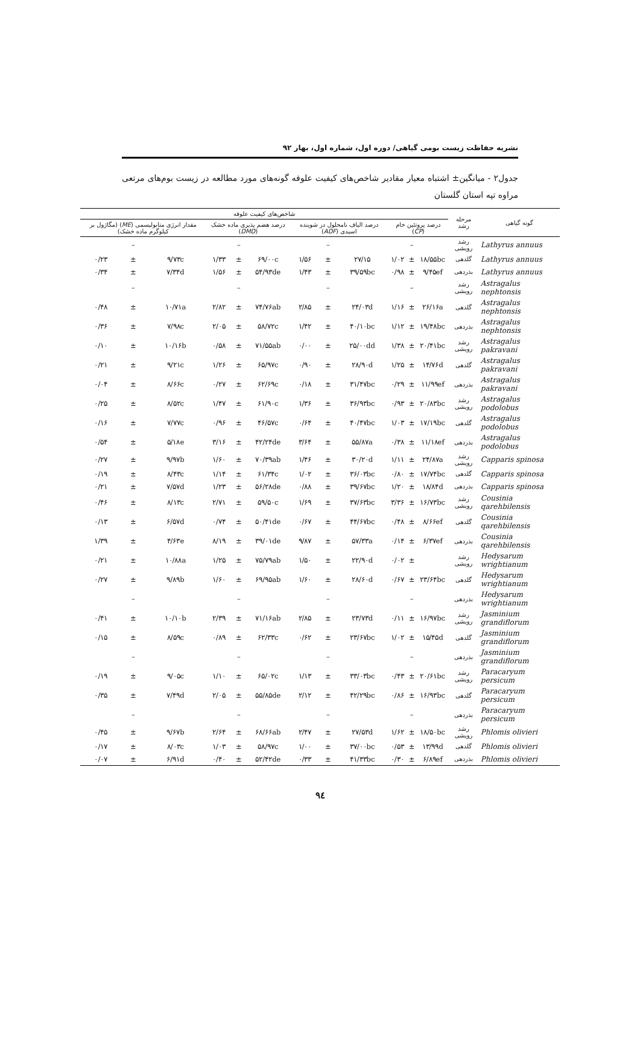نشریه حفاظت زیست بومی گیاهی/ دوره اول، شماره اول، بهار ۹۲
جدول۲ - میانگین± اشتباه معیار مقادیر شاخص‌های کیفیت علوفه گونه‌های مورد مطالعه در زیست بوم‌های مرتعی مراوه تپه استان گلستان
| گونه گیاهی | مرحله رشد | شاخص‌های کیفیت علوفه | | | | | | | | | | | |
| --- | --- | --- | --- | --- | --- | --- | --- | --- | --- | --- | --- | --- | --- |
| | | درصد پروتئین خام ( CP ) | | | درصد الیاف نامحلول در شوینده اسیدی ( ADF ) | | | درصد هضم پذیری ماده خشک ( DMD ) | | | مقدار انرژی متابولیسمی ( ME ) (مگاژول بر کیلوگرم ماده خشک) | | |
| Lathyrus annuus | رشد رویشی | | – | | | – | | | – | | | – | |
| Lathyrus annuus | گلدهی | ۱۸/۵۵bc | ± | ۱/۰۲ | ۲۷/۱۵ | ± | ۱/۵۶ | ۶۹/۰۰c | ± | ۱/۳۳ | ۹/۷۳c | ± | ۰/۲۳ |
| Lathyrus annuus | بذردهی | ۹/۴۵ef | ± | ۰/۹۸ | ۳۹/۵۹bc | ± | ۱/۴۳ | ۵۴/۹۳de | ± | ۱/۵۶ | ۷/۳۴d | ± | ۰/۳۴ |
| Astragalus nephtonsis | رشد رویشی | | – | | | – | | | – | | | – | |
| Astragalus nephtonsis | گلدهی | ۲۶/۱۶a | ± | ۱/۱۶ | ۲۴/۰۳d | ± | ۲/۸۵ | ۷۴/۷۶ab | ± | ۲/۸۲ | ۱۰/۷۱a | ± | ۰/۴۸ |
| Astragalus nephtonsis | بذردهی | ۱۹/۴۸bc | ± | ۱/۱۲ | ۴۰/۱۰bc | ± | ۱/۴۲ | ۵۸/۷۲c | ± | ۲/۰۵ | ۷/۹۸c | ± | ۰/۳۶ |
| Astragalus pakravani | رشد رویشی | ۲۰/۴۱bc | ± | ۱/۳۸ | ۲۵/۰۰dd | ± | ۰/۰۰ | ۷۱/۵۵ab | ± | ۰/۵۸ | ۱۰/۱۶b | ± | ۰/۱۰ |
| Astragalus pakravani | گلدهی | ۱۴/۷۶d | ± | ۱/۲۵ | ۲۸/۹۰d | ± | ۰/۹۰ | ۶۵/۹۷c | ± | ۱/۲۶ | ۹/۲۱c | ± | ۰/۲۱ |
| Astragalus pakravani | بذردهی | ۱۱/۹۹ef | ± | ۰/۲۹ | ۳۱/۴۷bc | ± | ۰/۱۸ | ۶۲/۶۹c | ± | ۰/۲۷ | ۸/۶۶c | ± | ۰/۰۴ |
| Astragalus podolobus | رشد رویشی | ۲۰/۸۳bc | ± | ۰/۹۳ | ۳۶/۹۳bc | ± | ۱/۳۶ | ۶۱/۹۰c | ± | ۱/۴۷ | ۸/۵۲c | ± | ۰/۲۵ |
| Astragalus podolobus | گلدهی | ۱۷/۱۹bc | ± | ۱/۰۳ | ۴۰/۴۷bc | ± | ۰/۶۴ | ۴۶/۵۷c | ± | ۰/۹۶ | ۷/۷۷c | ± | ۰/۱۶ |
| Astragalus podolobus | بذردهی | ۱۱/۱۸ef | ± | ۰/۳۸ | ۵۵/۸۷a | ± | ۳/۶۴ | ۴۲/۲۴de | ± | ۳/۱۶ | ۵/۱۸e | ± | ۰/۵۴ |
| Capparis spinosa | رشد رویشی | ۲۴/۸۷a | ± | ۱/۱۱ | ۳۰/۲۰d | ± | ۱/۴۶ | ۷۰/۳۹ab | ± | ۱/۶۰ | ۹/۹۷b | ± | ۰/۲۷ |
| Capparis spinosa | گلدهی | ۱۷/۷۴bc | ± | ۰/۸۰ | ۳۶/۰۳bc | ± | ۱/۰۲ | ۶۱/۳۴c | ± | ۱/۱۴ | ۸/۴۳c | ± | ۰/۱۹ |
| Capparis spinosa | بذردهی | ۱۸/۸۴d | ± | ۱/۲۰ | ۳۹/۶۷bc | ± | ۰/۸۸ | ۵۶/۲۸de | ± | ۱/۲۳ | ۷/۵۷d | ± | ۰/۲۱ |
| Cousinia qarehbilensis | رشد رویشی | ۱۶/۷۳bc | ± | ۳/۳۶ | ۳۷/۶۳bc | ± | ۱/۶۹ | ۵۹/۵۰c | ± | ۲/۷۱ | ۸/۱۳c | ± | ۰/۴۶ |
| Cousinia qarehbilensis | گلدهی | ۸/۶۶ef | ± | ۰/۴۸ | ۴۴/۶۷bc | ± | ۰/۶۷ | ۵۰/۴۱de | ± | ۰/۷۴ | ۶/۵۷d | ± | ۰/۱۳ |
| Cousinia qarehbilensis | بذردهی | ۶/۳۷ef | ± | ۰/۱۴ | ۵۷/۳۳a | ± | ۹/۸۷ | ۳۹/۰۱de | ± | ۸/۱۹ | ۴/۶۳e | ± | ۱/۳۹ |
| Hedysarum wrightianum | رشد رویشی | | ± | ۰/۰۲ | ۲۲/۹۰d | ± | ۱/۵۰ | ۷۵/۷۹ab | ± | ۱/۲۵ | ۱۰/۸۸a | ± | ۰/۲۱ |
| Hedysarum wrightianum | گلدهی | ۲۳/۶۴bc | ± | ۰/۶۷ | ۲۸/۶۰d | ± | ۱/۶۰ | ۶۹/۹۵ab | ± | ۱/۶۰ | ۹/۸۹b | ± | ۰/۲۷ |
| Hedysarum wrightianum | بذردهی | | – | | | – | | | – | | | – | |
| Jasminium grandiflorum | رشد رویشی | ۱۶/۹۷bc | ± | ۰/۱۱ | ۲۳/۷۳d | ± | ۲/۸۵ | ۷۱/۱۶ab | ± | ۲/۳۹ | ۱۰/۱۰b | ± | ۰/۴۱ |
| Jasminium grandiflorum | گلدهی | ۱۵/۴۵d | ± | ۱/۰۲ | ۲۳/۶۷bc | ± | ۰/۶۲ | ۶۲/۳۳c | ± | ۰/۸۹ | ۸/۵۹c | ± | ۰/۱۵ |
| Jasminium grandiflorum | بذردهی | | – | | | – | | | – | | | – | |
| Paracaryum persicum | رشد رویشی | ۲۰/۶۱bc | ± | ۰/۴۳ | ۳۳/۰۳bc | ± | ۱/۱۳ | ۶۵/۰۲c | ± | ۱/۱۰ | ۹/۰۵c | ± | ۰/۱۹ |
| Paracaryum persicum | گلدهی | ۱۶/۹۳bc | ± | ۰/۸۶ | ۴۲/۲۹bc | ± | ۲/۱۲ | ۵۵/۸۵de | ± | ۲/۰۵ | ۷/۴۹d | ± | ۰/۳۵ |
| Paracaryum persicum | بذردهی | | – | | | – | | | – | | | – | |
| Phlomis olivieri | رشد رویشی | ۱۸/۵۰bc | ± | ۱/۶۲ | ۲۷/۵۳d | ± | ۲/۴۷ | ۶۸/۶۶ab | ± | ۲/۶۴ | ۹/۶۷b | ± | ۰/۴۵ |
| Phlomis olivieri | گلدهی | ۱۳/۹۹d | ± | ۰/۵۳ | ۳۷/۰۰bc | ± | ۱/۰۰ | ۵۸/۹۷c | ± | ۱/۰۳ | ۸/۰۳c | ± | ۰/۱۷ |
| Phlomis olivieri | بذردهی | ۶/۸۹ef | ± | ۰/۳۰ | ۴۱/۳۳bc | ± | ۰/۳۳ | ۵۲/۴۲de | ± | ۰/۴۰ | ۶/۹۱d | ± | ۰/۰۷ |
۹٤